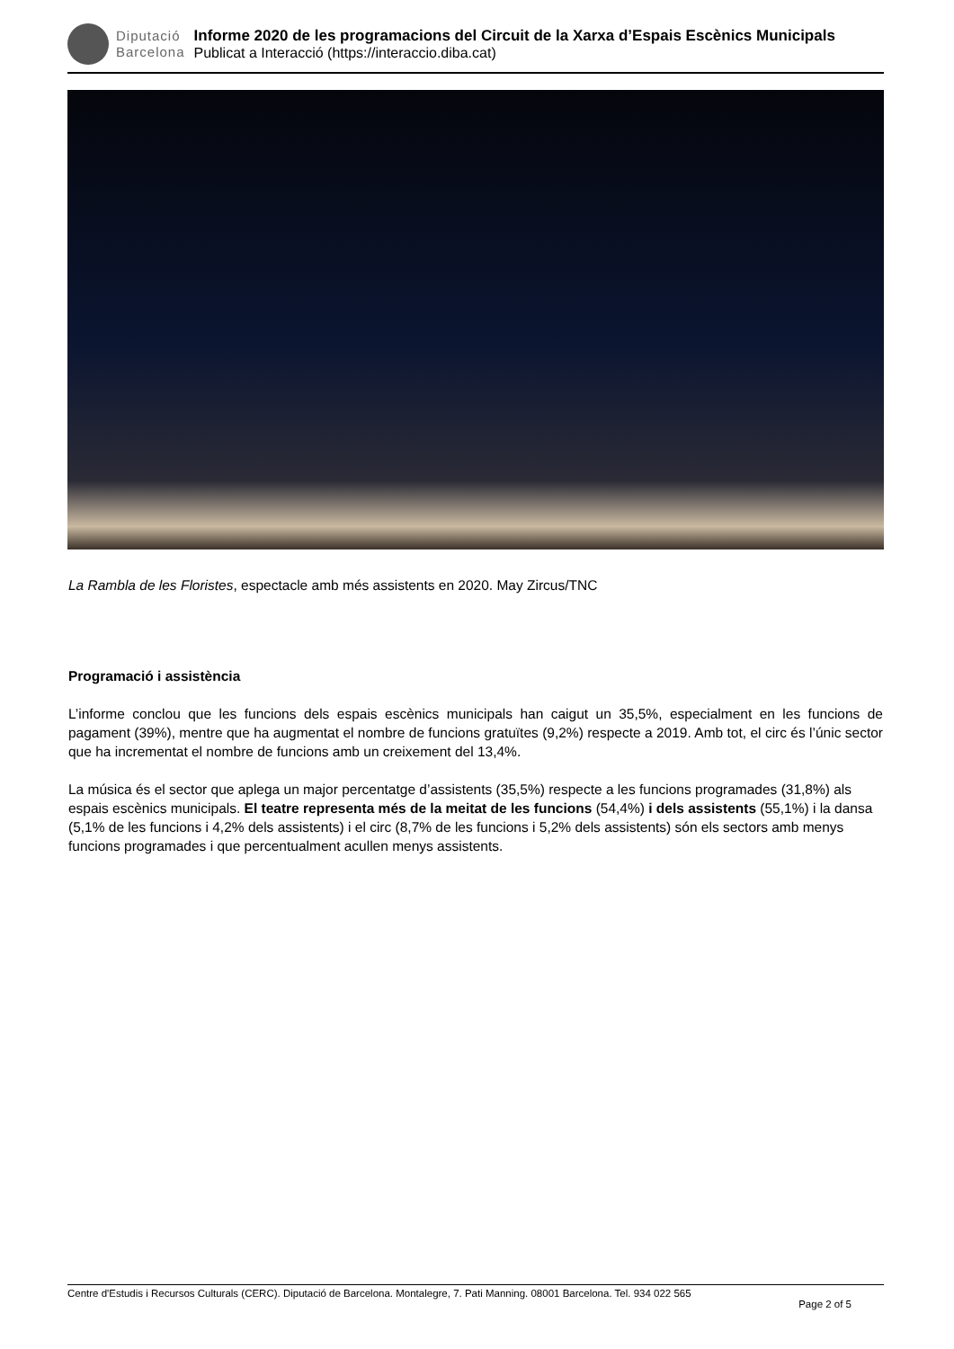Diputació
Barcelona
Informe 2020 de les programacions del Circuit de la Xarxa d’Espais Escènics Municipals
Publicat a Interacció (https://interaccio.diba.cat)
La Rambla de les Floristes, espectacle amb més assistents en 2020. May Zircus/TNC
Programació i assistència
L’informe conclou que les funcions dels espais escènics municipals han caigut un 35,5%, especialment en les funcions de pagament (39%), mentre que ha augmentat el nombre de funcions gratuïtes (9,2%) respecte a 2019. Amb tot, el circ és l’únic sector que ha incrementat el nombre de funcions amb un creixement del 13,4%.
La música és el sector que aplega un major percentatge d’assistents (35,5%) respecte a les funcions programades (31,8%) als espais escènics municipals. El teatre representa més de la meitat de les funcions (54,4%) i dels assistents (55,1%) i la dansa (5,1% de les funcions i 4,2% dels assistents) i el circ (8,7% de les funcions i 5,2% dels assistents) són els sectors amb menys funcions programades i que percentualment acullen menys assistents.
Centre d'Estudis i Recursos Culturals (CERC). Diputació de Barcelona. Montalegre, 7. Pati Manning. 08001 Barcelona. Tel. 934 022 565
Page 2 of 5